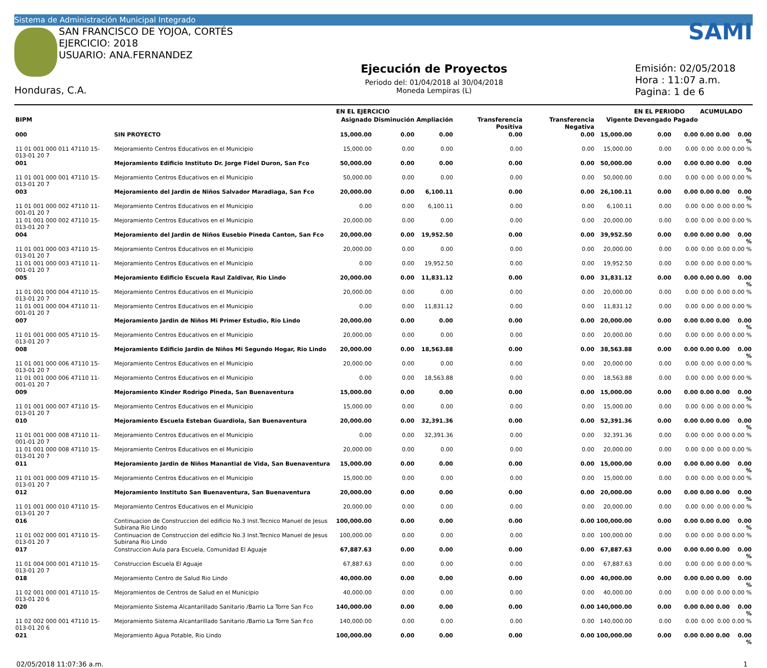Sistema de Administración Municipal Integrado
SAN FRANCISCO DE YOJOA, CORTÉS
EJERCICIO: 2018
USUARIO: ANA.FERNANDEZ
Honduras, C.A.
Ejecución de Proyectos
Periodo del: 01/04/2018 al 30/04/2018
Moneda Lempiras (L)
SAMI
Emisión: 02/05/2018
Hora : 11:07 a.m.
Pagina: 1 de 6
| | | EN EL EJERCICIO | | | | | | EN EL PERIODO | | ACUMULADO | | |
| --- | --- | --- | --- | --- | --- | --- | --- | --- | --- | --- | --- | --- |
| BIPM | | Asignado | Disminución | Ampliación | Transferencia Positiva | Transferencia Negativa | Vigente | Devengado | Pagado | | | |
| 000 | SIN PROYECTO | 15,000.00 | 0.00 | 0.00 | 0.00 | 0.00 | 15,000.00 | 0.00 | 0.00 | 0.00 | 0.00 | 0.00 % |
| 11 01 001 000 011 47110 15-013-01 20 7 | Mejoramiento Centros Educativos en el Municipio | 15,000.00 | 0.00 | 0.00 | 0.00 | 0.00 | 15,000.00 | 0.00 | 0.00 | 0.00 | 0.00 | 0.00 % |
| 001 | Mejoramiento Edificio Instituto Dr. Jorge Fidel Duron, San Fco | 50,000.00 | 0.00 | 0.00 | 0.00 | 0.00 | 50,000.00 | 0.00 | 0.00 | 0.00 | 0.00 | 0.00 % |
| 11 01 001 000 001 47110 15-013-01 20 7 | Mejoramiento Centros Educativos en el Municipio | 50,000.00 | 0.00 | 0.00 | 0.00 | 0.00 | 50,000.00 | 0.00 | 0.00 | 0.00 | 0.00 | 0.00 % |
| 003 | Mejoramiento del Jardin de Niños Salvador Maradiaga, San Fco | 20,000.00 | 0.00 | 6,100.11 | 0.00 | 0.00 | 26,100.11 | 0.00 | 0.00 | 0.00 | 0.00 | 0.00 % |
| 11 01 001 000 002 47110 11-001-01 20 7 | Mejoramiento Centros Educativos en el Municipio | 0.00 | 0.00 | 6,100.11 | 0.00 | 0.00 | 6,100.11 | 0.00 | 0.00 | 0.00 | 0.00 | 0.00 % |
| 11 01 001 000 002 47110 15-013-01 20 7 | Mejoramiento Centros Educativos en el Municipio | 20,000.00 | 0.00 | 0.00 | 0.00 | 0.00 | 20,000.00 | 0.00 | 0.00 | 0.00 | 0.00 | 0.00 % |
| 004 | Mejoramiento del Jardin de Niños Eusebio Pineda Canton, San Fco | 20,000.00 | 0.00 | 19,952.50 | 0.00 | 0.00 | 39,952.50 | 0.00 | 0.00 | 0.00 | 0.00 | 0.00 % |
| 11 01 001 000 003 47110 15-013-01 20 7 | Mejoramiento Centros Educativos en el Municipio | 20,000.00 | 0.00 | 0.00 | 0.00 | 0.00 | 20,000.00 | 0.00 | 0.00 | 0.00 | 0.00 | 0.00 % |
| 11 01 001 000 003 47110 11-001-01 20 7 | Mejoramiento Centros Educativos en el Municipio | 0.00 | 0.00 | 19,952.50 | 0.00 | 0.00 | 19,952.50 | 0.00 | 0.00 | 0.00 | 0.00 | 0.00 % |
| 005 | Mejoramiento Edificio Escuela Raul Zaldivar, Rio Lindo | 20,000.00 | 0.00 | 11,831.12 | 0.00 | 0.00 | 31,831.12 | 0.00 | 0.00 | 0.00 | 0.00 | 0.00 % |
| 11 01 001 000 004 47110 15-013-01 20 7 | Mejoramiento Centros Educativos en el Municipio | 20,000.00 | 0.00 | 0.00 | 0.00 | 0.00 | 20,000.00 | 0.00 | 0.00 | 0.00 | 0.00 | 0.00 % |
| 11 01 001 000 004 47110 11-001-01 20 7 | Mejoramiento Centros Educativos en el Municipio | 0.00 | 0.00 | 11,831.12 | 0.00 | 0.00 | 11,831.12 | 0.00 | 0.00 | 0.00 | 0.00 | 0.00 % |
| 007 | Mejoramiento Jardin de Niños Mi Primer Estudio, Rio Lindo | 20,000.00 | 0.00 | 0.00 | 0.00 | 0.00 | 20,000.00 | 0.00 | 0.00 | 0.00 | 0.00 | 0.00 % |
| 11 01 001 000 005 47110 15-013-01 20 7 | Mejoramiento Centros Educativos en el Municipio | 20,000.00 | 0.00 | 0.00 | 0.00 | 0.00 | 20,000.00 | 0.00 | 0.00 | 0.00 | 0.00 | 0.00 % |
| 008 | Mejoramiento Edificio Jardin de Niños Mi Segundo Hogar, Rio Lindo | 20,000.00 | 0.00 | 18,563.88 | 0.00 | 0.00 | 38,563.88 | 0.00 | 0.00 | 0.00 | 0.00 | 0.00 % |
| 11 01 001 000 006 47110 15-013-01 20 7 | Mejoramiento Centros Educativos en el Municipio | 20,000.00 | 0.00 | 0.00 | 0.00 | 0.00 | 20,000.00 | 0.00 | 0.00 | 0.00 | 0.00 | 0.00 % |
| 11 01 001 000 006 47110 11-001-01 20 7 | Mejoramiento Centros Educativos en el Municipio | 0.00 | 0.00 | 18,563.88 | 0.00 | 0.00 | 18,563.88 | 0.00 | 0.00 | 0.00 | 0.00 | 0.00 % |
| 009 | Mejoramiento Kinder Rodrigo Pineda, San Buenaventura | 15,000.00 | 0.00 | 0.00 | 0.00 | 0.00 | 15,000.00 | 0.00 | 0.00 | 0.00 | 0.00 | 0.00 % |
| 11 01 001 000 007 47110 15-013-01 20 7 | Mejoramiento Centros Educativos en el Municipio | 15,000.00 | 0.00 | 0.00 | 0.00 | 0.00 | 15,000.00 | 0.00 | 0.00 | 0.00 | 0.00 | 0.00 % |
| 010 | Mejoramiento Escuela Esteban Guardiola, San Buenaventura | 20,000.00 | 0.00 | 32,391.36 | 0.00 | 0.00 | 52,391.36 | 0.00 | 0.00 | 0.00 | 0.00 | 0.00 % |
| 11 01 001 000 008 47110 11-001-01 20 7 | Mejoramiento Centros Educativos en el Municipio | 0.00 | 0.00 | 32,391.36 | 0.00 | 0.00 | 32,391.36 | 0.00 | 0.00 | 0.00 | 0.00 | 0.00 % |
| 11 01 001 000 008 47110 15-013-01 20 7 | Mejoramiento Centros Educativos en el Municipio | 20,000.00 | 0.00 | 0.00 | 0.00 | 0.00 | 20,000.00 | 0.00 | 0.00 | 0.00 | 0.00 | 0.00 % |
| 011 | Mejoramiento Jardin de Niños Manantial de Vida, San Buenaventura | 15,000.00 | 0.00 | 0.00 | 0.00 | 0.00 | 15,000.00 | 0.00 | 0.00 | 0.00 | 0.00 | 0.00 % |
| 11 01 001 000 009 47110 15-013-01 20 7 | Mejoramiento Centros Educativos en el Municipio | 15,000.00 | 0.00 | 0.00 | 0.00 | 0.00 | 15,000.00 | 0.00 | 0.00 | 0.00 | 0.00 | 0.00 % |
| 012 | Mejoramiento Instituto San Buenaventura, San Buenaventura | 20,000.00 | 0.00 | 0.00 | 0.00 | 0.00 | 20,000.00 | 0.00 | 0.00 | 0.00 | 0.00 | 0.00 % |
| 11 01 001 000 010 47110 15-013-01 20 7 | Mejoramiento Centros Educativos en el Municipio | 20,000.00 | 0.00 | 0.00 | 0.00 | 0.00 | 20,000.00 | 0.00 | 0.00 | 0.00 | 0.00 | 0.00 % |
| 016 | Continuacion de Construccion del edificio No.3 Inst.Tecnico Manuel de Jesus Subirana Rio Lindo | 100,000.00 | 0.00 | 0.00 | 0.00 | 0.00 | 100,000.00 | 0.00 | 0.00 | 0.00 | 0.00 | 0.00 % |
| 11 01 002 000 001 47110 15-013-01 20 7 | Continuacion de Construccion del edificio No.3 Inst.Tecnico Manuel de Jesus Subirana Rio Lindo | 100,000.00 | 0.00 | 0.00 | 0.00 | 0.00 | 100,000.00 | 0.00 | 0.00 | 0.00 | 0.00 | 0.00 % |
| 017 | Construccion Aula para Escuela, Comunidad El Aguaje | 67,887.63 | 0.00 | 0.00 | 0.00 | 0.00 | 67,887.63 | 0.00 | 0.00 | 0.00 | 0.00 | 0.00 % |
| 11 01 004 000 001 47110 15-013-01 20 7 | Construccion Escuela El Aguaje | 67,887.63 | 0.00 | 0.00 | 0.00 | 0.00 | 67,887.63 | 0.00 | 0.00 | 0.00 | 0.00 | 0.00 % |
| 018 | Mejoramiento Centro de Salud Rio Lindo | 40,000.00 | 0.00 | 0.00 | 0.00 | 0.00 | 40,000.00 | 0.00 | 0.00 | 0.00 | 0.00 | 0.00 % |
| 11 02 001 000 001 47110 15-013-01 20 6 | Mejoramientos de Centros de Salud en el Municipio | 40,000.00 | 0.00 | 0.00 | 0.00 | 0.00 | 40,000.00 | 0.00 | 0.00 | 0.00 | 0.00 | 0.00 % |
| 020 | Mejoramiento Sistema Alcantarillado Sanitario /Barrio La Torre San Fco | 140,000.00 | 0.00 | 0.00 | 0.00 | 0.00 | 140,000.00 | 0.00 | 0.00 | 0.00 | 0.00 | 0.00 % |
| 11 02 002 000 001 47110 15-013-01 20 6 | Mejoramiento Sistema Alcantarillado Sanitario /Barrio La Torre San Fco | 140,000.00 | 0.00 | 0.00 | 0.00 | 0.00 | 140,000.00 | 0.00 | 0.00 | 0.00 | 0.00 | 0.00 % |
| 021 | Mejoramiento Agua Potable, Rio Lindo | 100,000.00 | 0.00 | 0.00 | 0.00 | 0.00 | 100,000.00 | 0.00 | 0.00 | 0.00 | 0.00 | 0.00 % |
02/05/2018 11:07:36 a.m. 1